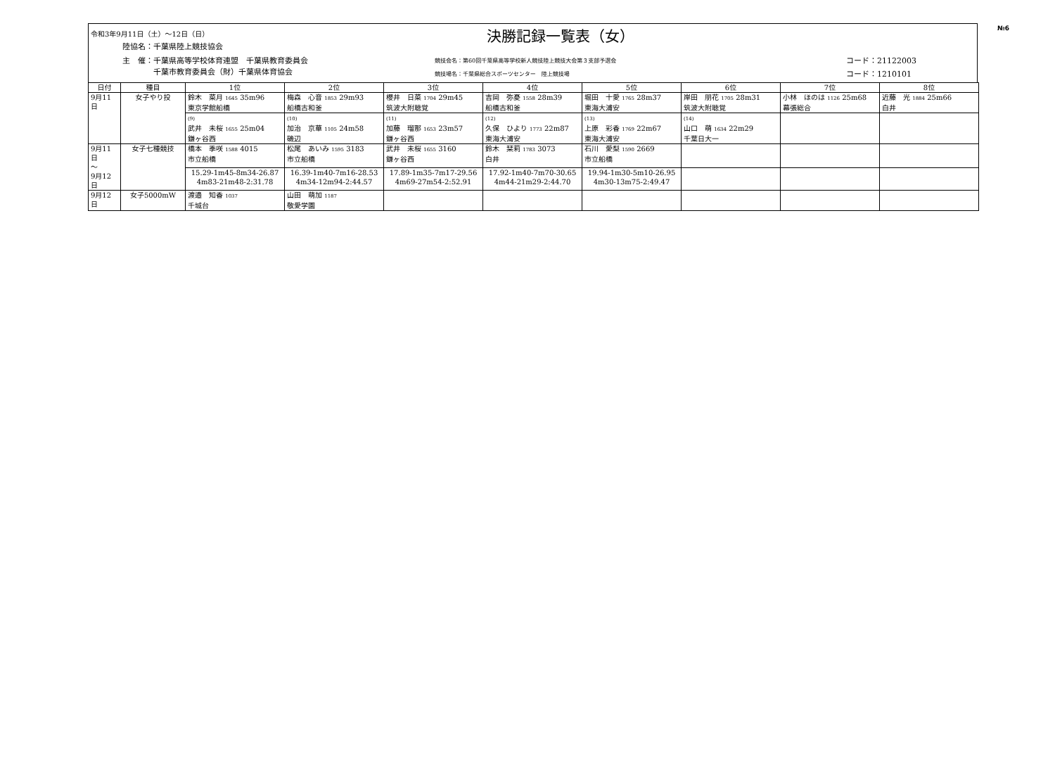№6
令和3年9月11日（土）～12日（日）
決勝記録一覧表（女）
陸協名：千葉県陸上競技協会
主　催：千葉県高等学校体育連盟　千葉県教育委員会
　　　　千葉市教育委員会（財）千葉県体育協会
競技会名：第60回千葉県高等学校新人競技陸上競技大会第３支部予選会
競技場名：千葉県総合スポーツセンター　陸上競技場
コード：21122003
コード：1210101
| 日付 | 種目 | 1位 | 2位 | 3位 | 4位 | 5位 | 6位 | 7位 | 8位 |
| --- | --- | --- | --- | --- | --- | --- | --- | --- | --- |
| 9月11日 | 女子やり投 | 鈴木 菜月 1645 35m96 東京学館船橋 | 梅森 心音 1853 29m93 船橋古和釜 | 櫻井 日菜 1704 29m45 筑波大附聴覚 | 吉岡 弥憂 1558 28m39 船橋古和釜 | 堀田 十愛 1765 28m37 東海大浦安 | 岸田 朋花 1705 28m31 筑波大附聴覚 | 小林 ほのは 1126 25m68 幕張総合 | 近藤 光 1884 25m66 白井 |
| | | (9) 武井 未桜 1655 25m04 鎌ヶ谷西 | (10) 加治 京華 1105 24m58 磯辺 | (11) 加藤 瑠那 1653 23m57 鎌ヶ谷西 | (12) 久保 ひより 1773 22m87 東海大浦安 | (13) 上原 彩香 1769 22m67 東海大浦安 | (14) 山口 萌 1634 22m29 千葉日大一 | | |
| 9月11日 〜 9月12日 | 女子七種競技 | 橋本 季咲 1588 4015 市立船橋 | 松尾 あいみ 1595 3183 市立船橋 | 武井 未桜 1655 3160 鎌ヶ谷西 | 鈴木 栞莉 1783 3073 白井 | 石川 愛梨 1590 2669 市立船橋 | | | |
| | | 15.29-1m45-8m34-26.87 4m83-21m48-2:31.78 | 16.39-1m40-7m16-28.53 4m34-12m94-2:44.57 | 17.89-1m35-7m17-29.56 4m69-27m54-2:52.91 | 17.92-1m40-7m70-30.65 4m44-21m29-2:44.70 | 19.94-1m30-5m10-26.95 4m30-13m75-2:49.47 | | | |
| 9月12日 | 女子5000mW | 渡邉 知香 1037 千城台 | 山田 萌加 1187 敬愛学園 | | | | | | |